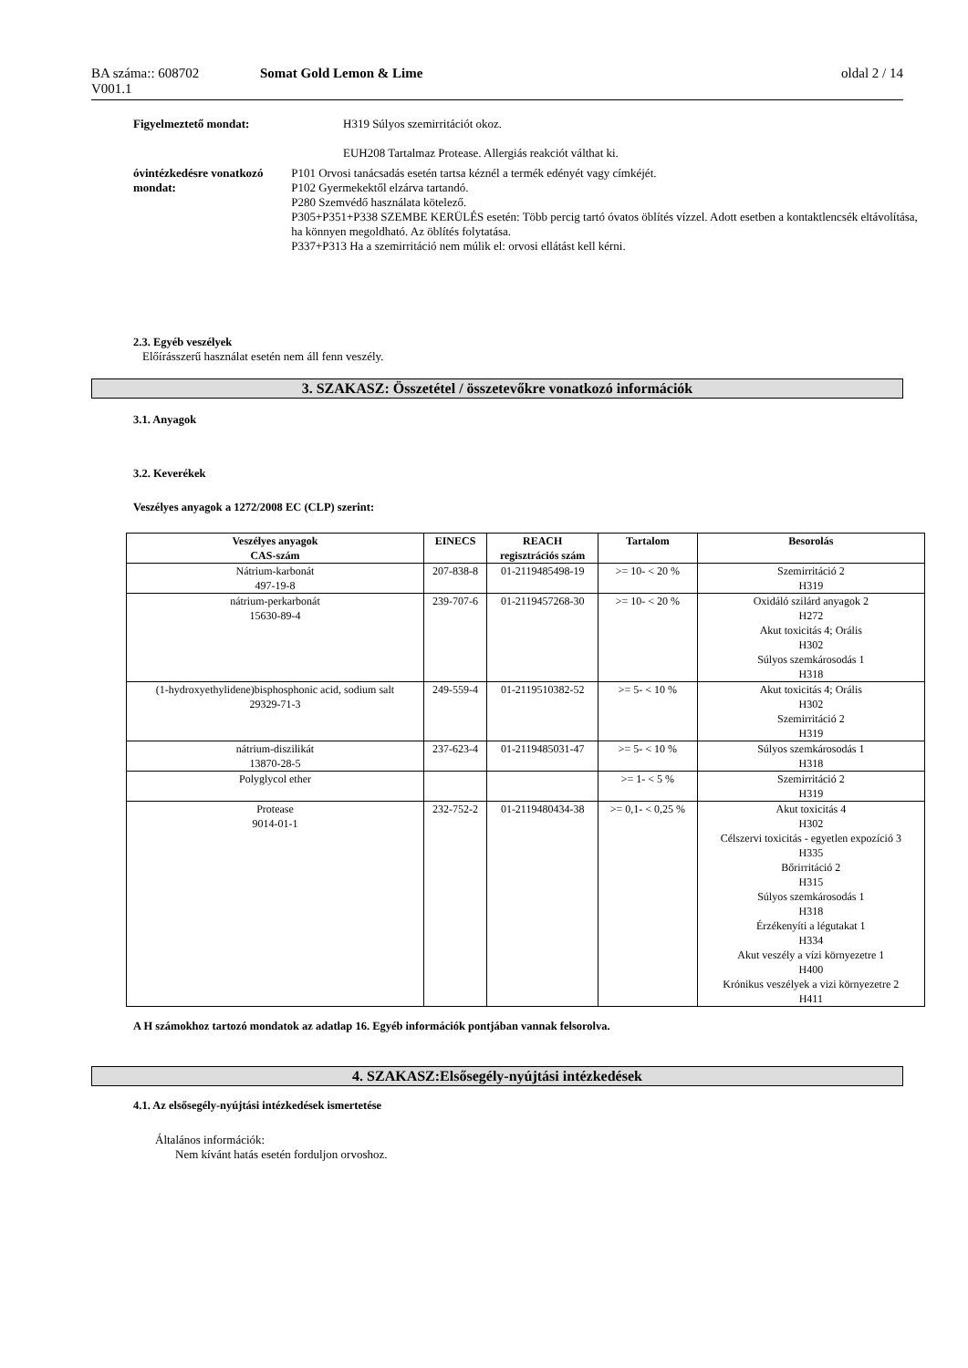BA száma:: 608702 Somat Gold Lemon & Lime oldal 2 / 14
V001.1
Figyelmeztető mondat: H319 Súlyos szemirritációt okoz.
EUH208 Tartalmaz Protease. Allergiás reakciót válthat ki.
óvintézkedésre vonatkozó mondat:
P101 Orvosi tanácsadás esetén tartsa kéznél a termék edényét vagy címkéjét.
P102 Gyermekektől elzárva tartandó.
P280 Szemvédő használata kötelező.
P305+P351+P338 SZEMBE KERÜLÉS esetén: Több percig tartó óvatos öblítés vízzel. Adott esetben a kontaktlencsék eltávolítása, ha könnyen megoldható. Az öblítés folytatása.
P337+P313 Ha a szemirritáció nem múlik el: orvosi ellátást kell kérni.
2.3. Egyéb veszélyek
Előírásszerű használat esetén nem áll fenn veszély.
3. SZAKASZ: Összetétel / összetevőkre vonatkozó információk
3.1. Anyagok
3.2. Keverékek
Veszélyes anyagok a 1272/2008 EC (CLP) szerint:
| Veszélyes anyagok CAS-szám | EINECS | REACH regisztrációs szám | Tartalom | Besorolás |
| --- | --- | --- | --- | --- |
| Nátrium-karbonát 497-19-8 | 207-838-8 | 01-2119485498-19 | >= 10- < 20 % | Szemirritáció 2 H319 |
| nátrium-perkarbonát 15630-89-4 | 239-707-6 | 01-2119457268-30 | >= 10- < 20 % | Oxidáló szilárd anyagok 2 H272 Akut toxicitás 4; Orális H302 Súlyos szemkárosodás 1 H318 |
| (1-hydroxyethylidene)bisphosphonic acid, sodium salt 29329-71-3 | 249-559-4 | 01-2119510382-52 | >= 5- < 10 % | Akut toxicitás 4; Orális H302 Szemirritáció 2 H319 |
| nátrium-diszilikát 13870-28-5 | 237-623-4 | 01-2119485031-47 | >= 5- < 10 % | Súlyos szemkárosodás 1 H318 |
| Polyglycol ether | | | >= 1- < 5 % | Szemirritáció 2 H319 |
| Protease 9014-01-1 | 232-752-2 | 01-2119480434-38 | >= 0,1- < 0,25 % | Akut toxicitás 4 H302 Célszervi toxicitás - egyetlen expozíció 3 H335 Bőrirritáció 2 H315 Súlyos szemkárosodás 1 H318 Érzékenyíti a légutakat 1 H334 Akut veszély a vízi környezetre 1 H400 Krónikus veszélyek a vizi környezetre 2 H411 |
A H számokhoz tartozó mondatok az adatlap 16. Egyéb információk pontjában vannak felsorolva.
4. SZAKASZ:Elsősegély-nyújtási intézkedések
4.1. Az elsősegély-nyújtási intézkedések ismertetése
Általános információk:
Nem kívánt hatás esetén forduljon orvoshoz.